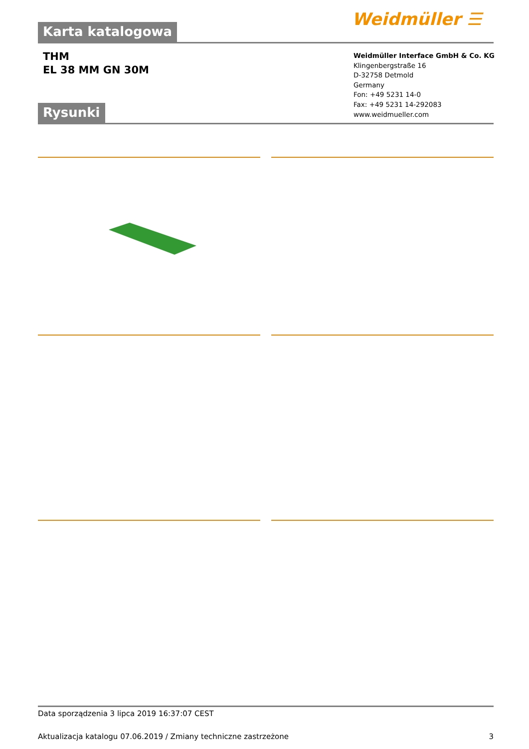Weidmüller ☰
Karta katalogowa
THM
EL 38 MM GN 30M
Weidmüller Interface GmbH & Co. KG
Klingenbergstraße 16
D-32758 Detmold
Germany
Fon: +49 5231 14-0
Fax: +49 5231 14-292083
www.weidmueller.com
Rysunki
Data sporządzenia 3 lipca 2019 16:37:07 CEST
Aktualizacja katalogu 07.06.2019 / Zmiany techniczne zastrzeżone 3